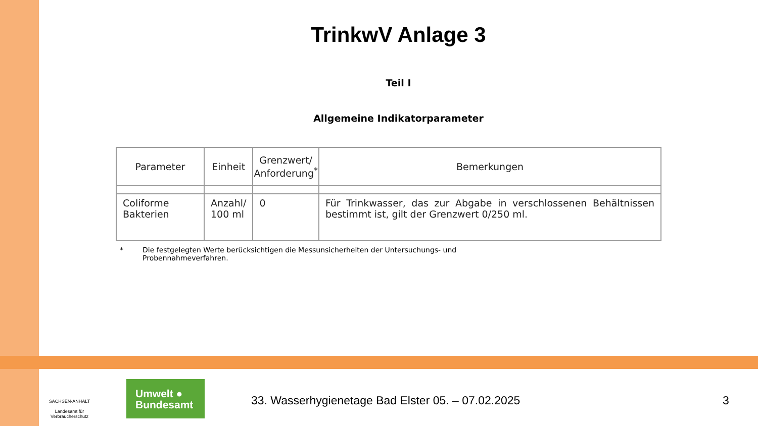TrinkwV Anlage 3
Teil I
Allgemeine Indikatorparameter
| Parameter | Einheit | Grenzwert/ Anforderung<sup>*</sup> | Bemerkungen |
| --- | --- | --- | --- |
| Coliforme Bakterien | Anzahl/ 100 ml | 0 | Für Trinkwasser, das zur Abgabe in verschlossenen Behältnissen bestimmt ist, gilt der Grenzwert 0/250 ml. |
* Die festgelegten Werte berücksichtigen die Messunsicherheiten der Untersuchungs- und
Probennahmeverfahren.
SACHSEN-ANHALT
Landesamt für Verbraucherschutz
Umwelt ●
Bundesamt
33. Wasserhygienetage Bad Elster 05. – 07.02.2025
3